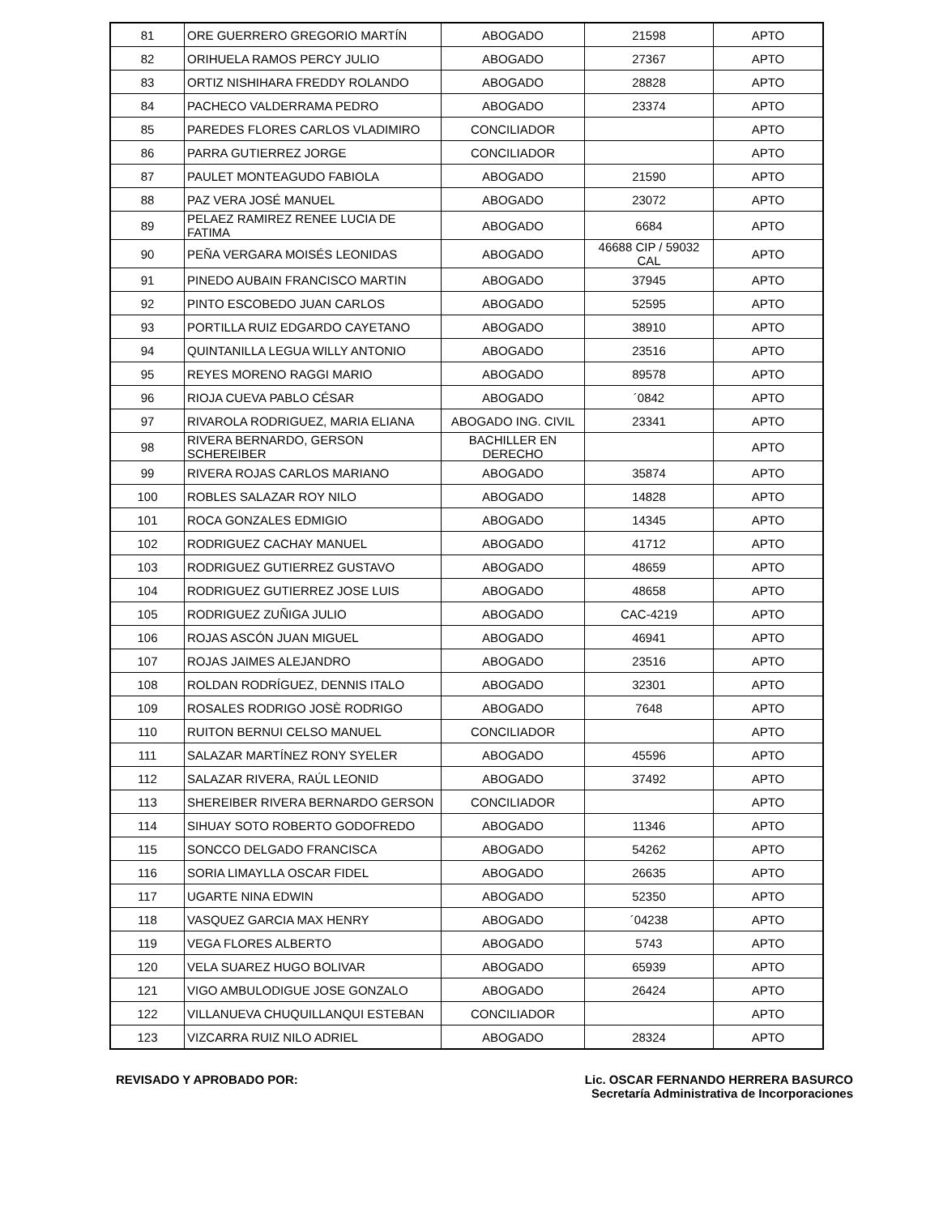| 81 | ORE GUERRERO GREGORIO MARTÍN | ABOGADO | 21598 | APTO |
| 82 | ORIHUELA RAMOS PERCY JULIO | ABOGADO | 27367 | APTO |
| 83 | ORTIZ NISHIHARA FREDDY ROLANDO | ABOGADO | 28828 | APTO |
| 84 | PACHECO VALDERRAMA PEDRO | ABOGADO | 23374 | APTO |
| 85 | PAREDES FLORES CARLOS VLADIMIRO | CONCILIADOR | | APTO |
| 86 | PARRA GUTIERREZ JORGE | CONCILIADOR | | APTO |
| 87 | PAULET MONTEAGUDO FABIOLA | ABOGADO | 21590 | APTO |
| 88 | PAZ VERA JOSÉ MANUEL | ABOGADO | 23072 | APTO |
| 89 | PELAEZ RAMIREZ RENEE LUCIA DE FATIMA | ABOGADO | 6684 | APTO |
| 90 | PEÑA VERGARA MOISÉS LEONIDAS | ABOGADO | 46688 CIP / 59032 CAL | APTO |
| 91 | PINEDO AUBAIN FRANCISCO MARTIN | ABOGADO | 37945 | APTO |
| 92 | PINTO ESCOBEDO JUAN CARLOS | ABOGADO | 52595 | APTO |
| 93 | PORTILLA RUIZ EDGARDO CAYETANO | ABOGADO | 38910 | APTO |
| 94 | QUINTANILLA LEGUA WILLY ANTONIO | ABOGADO | 23516 | APTO |
| 95 | REYES MORENO RAGGI MARIO | ABOGADO | 89578 | APTO |
| 96 | RIOJA CUEVA PABLO CÉSAR | ABOGADO | ´0842 | APTO |
| 97 | RIVAROLA RODRIGUEZ, MARIA ELIANA | ABOGADO ING. CIVIL | 23341 | APTO |
| 98 | RIVERA BERNARDO, GERSON SCHEREIBER | BACHILLER EN DERECHO | | APTO |
| 99 | RIVERA ROJAS CARLOS MARIANO | ABOGADO | 35874 | APTO |
| 100 | ROBLES SALAZAR ROY NILO | ABOGADO | 14828 | APTO |
| 101 | ROCA GONZALES EDMIGIO | ABOGADO | 14345 | APTO |
| 102 | RODRIGUEZ CACHAY MANUEL | ABOGADO | 41712 | APTO |
| 103 | RODRIGUEZ GUTIERREZ GUSTAVO | ABOGADO | 48659 | APTO |
| 104 | RODRIGUEZ GUTIERREZ JOSE LUIS | ABOGADO | 48658 | APTO |
| 105 | RODRIGUEZ ZUÑIGA JULIO | ABOGADO | CAC-4219 | APTO |
| 106 | ROJAS ASCÓN JUAN MIGUEL | ABOGADO | 46941 | APTO |
| 107 | ROJAS JAIMES ALEJANDRO | ABOGADO | 23516 | APTO |
| 108 | ROLDAN RODRÍGUEZ, DENNIS ITALO | ABOGADO | 32301 | APTO |
| 109 | ROSALES RODRIGO JOSÈ RODRIGO | ABOGADO | 7648 | APTO |
| 110 | RUITON BERNUI CELSO MANUEL | CONCILIADOR | | APTO |
| 111 | SALAZAR MARTÍNEZ RONY SYELER | ABOGADO | 45596 | APTO |
| 112 | SALAZAR RIVERA, RAÚL LEONID | ABOGADO | 37492 | APTO |
| 113 | SHEREIBER RIVERA BERNARDO GERSON | CONCILIADOR | | APTO |
| 114 | SIHUAY SOTO ROBERTO GODOFREDO | ABOGADO | 11346 | APTO |
| 115 | SONCCO DELGADO FRANCISCA | ABOGADO | 54262 | APTO |
| 116 | SORIA LIMAYLLA OSCAR FIDEL | ABOGADO | 26635 | APTO |
| 117 | UGARTE NINA EDWIN | ABOGADO | 52350 | APTO |
| 118 | VASQUEZ GARCIA MAX HENRY | ABOGADO | ´04238 | APTO |
| 119 | VEGA FLORES ALBERTO | ABOGADO | 5743 | APTO |
| 120 | VELA SUAREZ HUGO BOLIVAR | ABOGADO | 65939 | APTO |
| 121 | VIGO AMBULODIGUE JOSE GONZALO | ABOGADO | 26424 | APTO |
| 122 | VILLANUEVA CHUQUILLANQUI ESTEBAN | CONCILIADOR | | APTO |
| 123 | VIZCARRA RUIZ NILO ADRIEL | ABOGADO | 28324 | APTO |
REVISADO Y APROBADO POR: Lic. OSCAR FERNANDO HERRERA BASURCO
Secretaría Administrativa de Incorporaciones